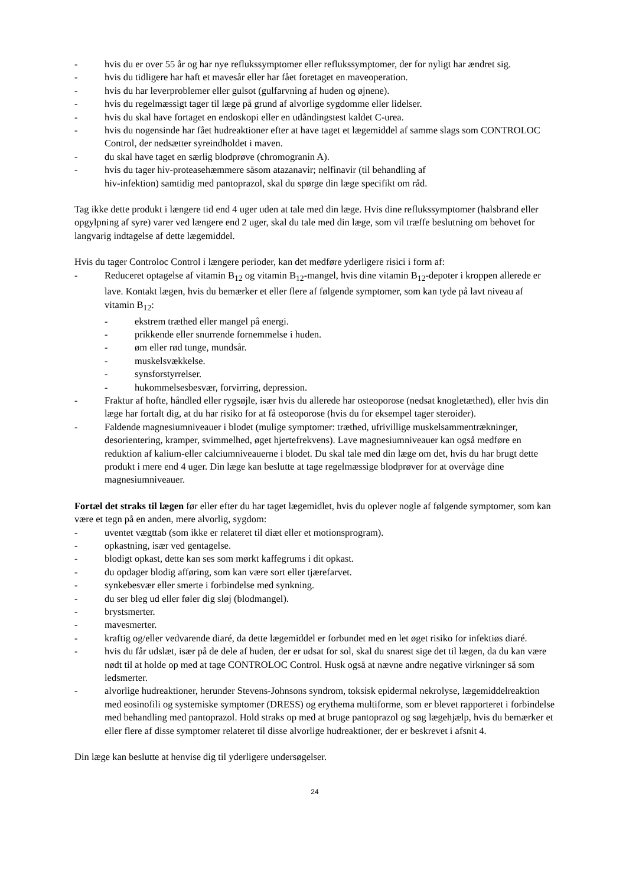- hvis du er over 55 år og har nye reflukssymptomer eller reflukssymptomer, der for nyligt har ændret sig.
- hvis du tidligere har haft et mavesår eller har fået foretaget en maveoperation.
- hvis du har leverproblemer eller gulsot (gulfarvning af huden og øjnene).
- hvis du regelmæssigt tager til læge på grund af alvorlige sygdomme eller lidelser.
- hvis du skal have fortaget en endoskopi eller en udåndingstest kaldet C-urea.
- hvis du nogensinde har fået hudreaktioner efter at have taget et lægemiddel af samme slags som CONTROLOC Control, der nedsætter syreindholdet i maven.
- du skal have taget en særlig blodprøve (chromogranin A).
- hvis du tager hiv-proteasehæmmere såsom atazanavir; nelfinavir (til behandling af
hiv-infektion) samtidig med pantoprazol, skal du spørge din læge specifikt om råd.
Tag ikke dette produkt i længere tid end 4 uger uden at tale med din læge. Hvis dine reflukssymptomer (halsbrand eller opgylpning af syre) varer ved længere end 2 uger, skal du tale med din læge, som vil træffe beslutning om behovet for langvarig indtagelse af dette lægemiddel.
Hvis du tager Controloc Control i længere perioder, kan det medføre yderligere risici i form af:
- Reduceret optagelse af vitamin B<sub>12</sub> og vitamin B<sub>12</sub>-mangel, hvis dine vitamin B<sub>12</sub>-depoter i kroppen allerede er lave. Kontakt lægen, hvis du bemærker et eller flere af følgende symptomer, som kan tyde på lavt niveau af vitamin B<sub>12</sub>:
- ekstrem træthed eller mangel på energi.
- prikkende eller snurrende fornemmelse i huden.
- øm eller rød tunge, mundsår.
- muskelsvækkelse.
- synsforstyrrelser.
- hukommelsesbesvær, forvirring, depression.
- Fraktur af hofte, håndled eller rygsøjle, især hvis du allerede har osteoporose (nedsat knogletæthed), eller hvis din læge har fortalt dig, at du har risiko for at få osteoporose (hvis du for eksempel tager steroider).
- Faldende magnesiumniveauer i blodet (mulige symptomer: træthed, ufrivillige muskelsammentrækninger, desorientering, kramper, svimmelhed, øget hjertefrekvens). Lave magnesiumniveauer kan også medføre en reduktion af kalium-eller calciumniveauerne i blodet. Du skal tale med din læge om det, hvis du har brugt dette produkt i mere end 4 uger. Din læge kan beslutte at tage regelmæssige blodprøver for at overvåge dine magnesiumniveauer.
Fortæl det straks til lægen før eller efter du har taget lægemidlet, hvis du oplever nogle af følgende symptomer, som kan være et tegn på en anden, mere alvorlig, sygdom:
- uventet vægttab (som ikke er relateret til diæt eller et motionsprogram).
- opkastning, især ved gentagelse.
- blodigt opkast, dette kan ses som mørkt kaffegrums i dit opkast.
- du opdager blodig afføring, som kan være sort eller tjærefarvet.
- synkebesvær eller smerte i forbindelse med synkning.
- du ser bleg ud eller føler dig sløj (blodmangel).
- brystsmerter.
- mavesmerter.
- kraftig og/eller vedvarende diaré, da dette lægemiddel er forbundet med en let øget risiko for infektiøs diaré.
- hvis du får udslæt, især på de dele af huden, der er udsat for sol, skal du snarest sige det til lægen, da du kan være nødt til at holde op med at tage CONTROLOC Control. Husk også at nævne andre negative virkninger så som ledsmerter.
- alvorlige hudreaktioner, herunder Stevens-Johnsons syndrom, toksisk epidermal nekrolyse, lægemiddelreaktion med eosinofili og systemiske symptomer (DRESS) og erythema multiforme, som er blevet rapporteret i forbindelse med behandling med pantoprazol. Hold straks op med at bruge pantoprazol og søg lægehjælp, hvis du bemærker et eller flere af disse symptomer relateret til disse alvorlige hudreaktioner, der er beskrevet i afsnit 4.
Din læge kan beslutte at henvise dig til yderligere undersøgelser.
24